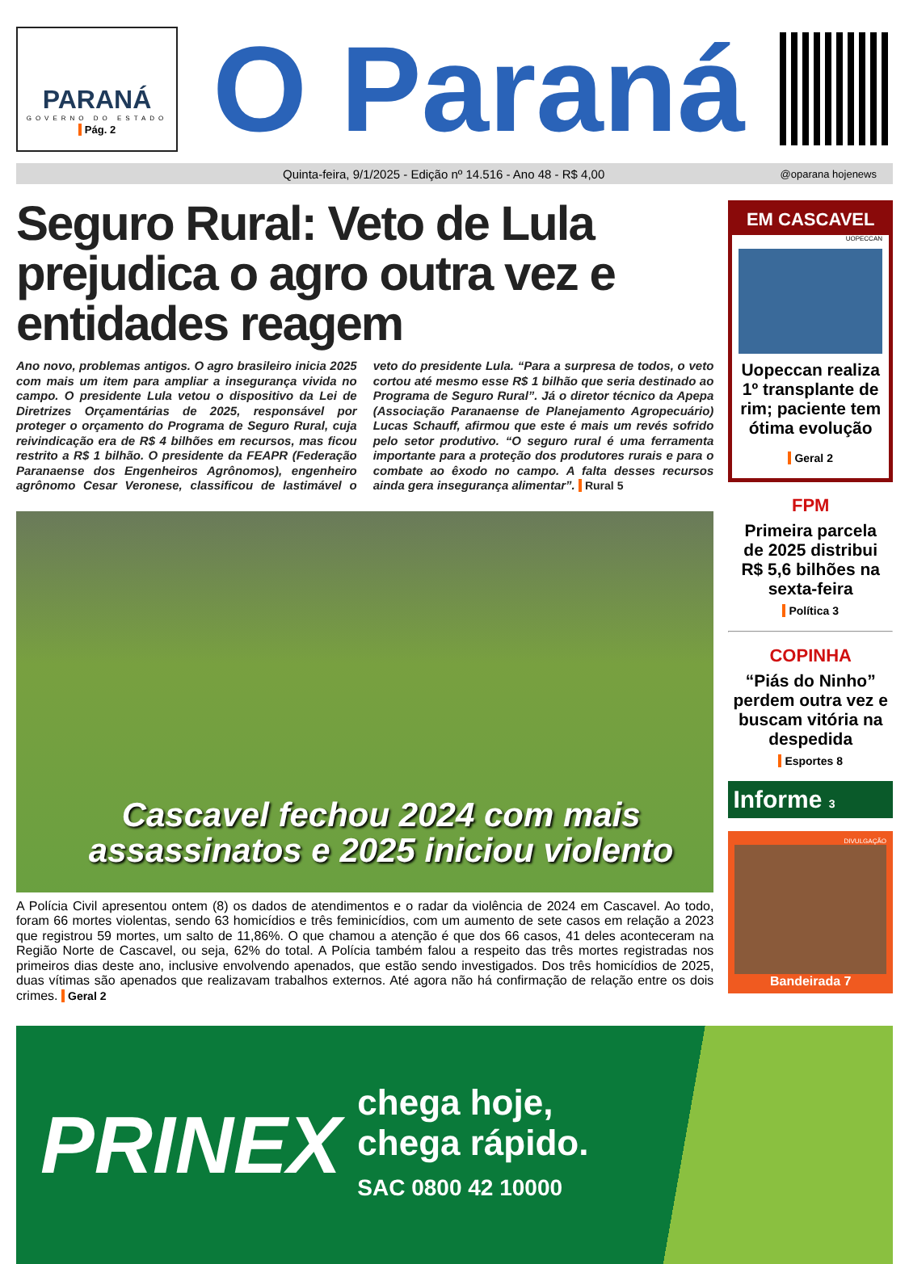PARANÁ
GOVERNO DO ESTADO
Pág. 2
O Paraná
Quinta-feira, 9/1/2025 - Edição nº 14.516 - Ano 48 - R$ 4,00 @oparana hojenews
Seguro Rural: Veto de Lula prejudica o agro outra vez e entidades reagem
Ano novo, problemas antigos. O agro brasileiro inicia 2025 com mais um item para ampliar a insegurança vivida no campo. O presidente Lula vetou o dispositivo da Lei de Diretrizes Orçamentárias de 2025, responsável por proteger o orçamento do Programa de Seguro Rural, cuja reivindicação era de R$ 4 bilhões em recursos, mas ficou restrito a R$ 1 bilhão. O presidente da FEAPR (Federação Paranaense dos Engenheiros Agrônomos), engenheiro agrônomo Cesar Veronese, classificou de lastimável o veto do presidente Lula. “Para a surpresa de todos, o veto cortou até mesmo esse R$ 1 bilhão que seria destinado ao Programa de Seguro Rural”. Já o diretor técnico da Apepa (Associação Paranaense de Planejamento Agropecuário) Lucas Schauff, afirmou que este é mais um revés sofrido pelo setor produtivo. “O seguro rural é uma ferramenta importante para a proteção dos produtores rurais e para o combate ao êxodo no campo. A falta desses recursos ainda gera insegurança alimentar”. Rural 5
Cascavel fechou 2024 com mais assassinatos e 2025 iniciou violento
A Polícia Civil apresentou ontem (8) os dados de atendimentos e o radar da violência de 2024 em Cascavel. Ao todo, foram 66 mortes violentas, sendo 63 homicídios e três feminicídios, com um aumento de sete casos em relação a 2023 que registrou 59 mortes, um salto de 11,86%. O que chamou a atenção é que dos 66 casos, 41 deles aconteceram na Região Norte de Cascavel, ou seja, 62% do total. A Polícia também falou a respeito das três mortes registradas nos primeiros dias deste ano, inclusive envolvendo apenados, que estão sendo investigados. Dos três homicídios de 2025, duas vítimas são apenados que realizavam trabalhos externos. Até agora não há confirmação de relação entre os dois crimes. Geral 2
EM CASCAVEL
UOPECCAN
Uopeccan realiza 1º transplante de rim; paciente tem ótima evolução
Geral 2
FPM
Primeira parcela de 2025 distribui R$ 5,6 bilhões na sexta-feira
Política 3
COPINHA
“Piás do Ninho” perdem outra vez e buscam vitória na despedida
Esportes 8
Informe 3
DIVULGAÇÃO
Bandeirada 7
PRINEX chega hoje,
chega rápido.
SAC 0800 42 10000